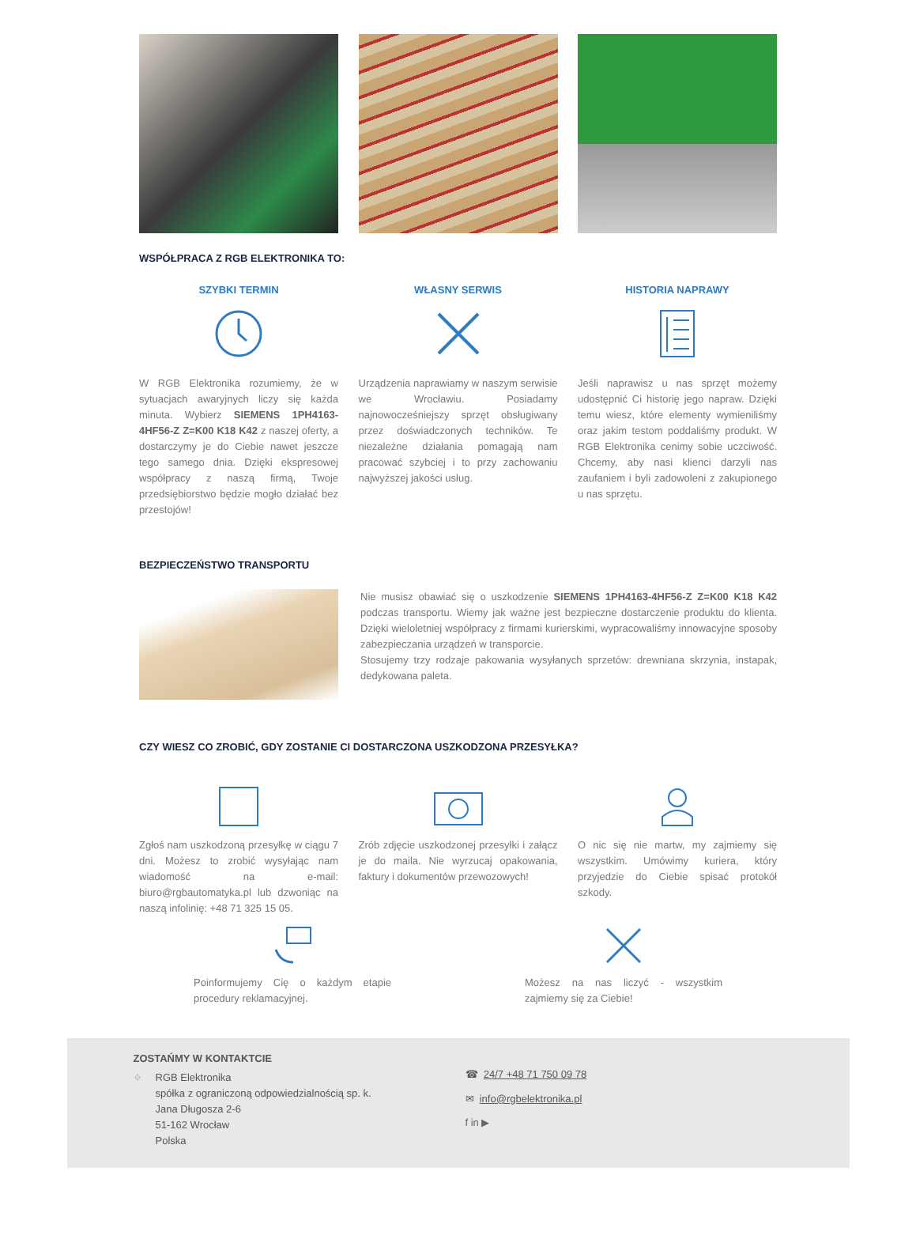WSPÓŁPRACA Z RGB ELEKTRONIKA TO:
SZYBKI TERMIN
W RGB Elektronika rozumiemy, że w sytuacjach awaryjnych liczy się każda minuta. Wybierz SIEMENS 1PH4163-4HF56-Z Z=K00 K18 K42 z naszej oferty, a dostarczymy je do Ciebie nawet jeszcze tego samego dnia. Dzięki ekspresowej współpracy z naszą firmą, Twoje przedsiębiorstwo będzie mogło działać bez przestojów!
WŁASNY SERWIS
Urządzenia naprawiamy w naszym serwisie we Wrocławiu. Posiadamy najnowocześniejszy sprzęt obsługiwany przez doświadczonych techników. Te niezależne działania pomagają nam pracować szybciej i to przy zachowaniu najwyższej jakości usług.
HISTORIA NAPRAWY
Jeśli naprawisz u nas sprzęt możemy udostępnić Ci historię jego napraw. Dzięki temu wiesz, które elementy wymieniliśmy oraz jakim testom poddaliśmy produkt. W RGB Elektronika cenimy sobie uczciwość. Chcemy, aby nasi klienci darzyli nas zaufaniem i byli zadowoleni z zakupionego u nas sprzętu.
BEZPIECZEŃSTWO TRANSPORTU
Nie musisz obawiać się o uszkodzenie SIEMENS 1PH4163-4HF56-Z Z=K00 K18 K42 podczas transportu. Wiemy jak ważne jest bezpieczne dostarczenie produktu do klienta. Dzięki wieloletniej współpracy z firmami kurierskimi, wypracowaliśmy innowacyjne sposoby zabezpieczania urządzeń w transporcie.
Stosujemy trzy rodzaje pakowania wysyłanych sprzetów: drewniana skrzynia, instapak, dedykowana paleta.
CZY WIESZ CO ZROBIĆ, GDY ZOSTANIE CI DOSTARCZONA USZKODZONA PRZESYŁKA?
Zgłoś nam uszkodzoną przesyłkę w ciągu 7 dni. Możesz to zrobić wysyłając nam wiadomość na e-mail: biuro@rgbautomatyka.pl lub dzwoniąc na naszą infolinię: +48 71 325 15 05.
Zrób zdjęcie uszkodzonej przesyłki i załącz je do maila. Nie wyrzucaj opakowania, faktury i dokumentów przewozowych!
O nic się nie martw, my zajmiemy się wszystkim. Umówimy kuriera, który przyjedzie do Ciebie spisać protokół szkody.
Poinformujemy Cię o każdym etapie procedury reklamacyjnej.
Możesz na nas liczyć - wszystkim zajmiemy się za Ciebie!
ZOSTAŃMY W KONTAKTCIE
⌖ RGB Elektronika
spółka z ograniczoną odpowiedzialnością sp. k.
Jana Długosza 2-6
51-162 Wrocław
Polska
☎ 24/7 +48 71 750 09 78
✉ info@rgbelektronika.pl
f in ▶